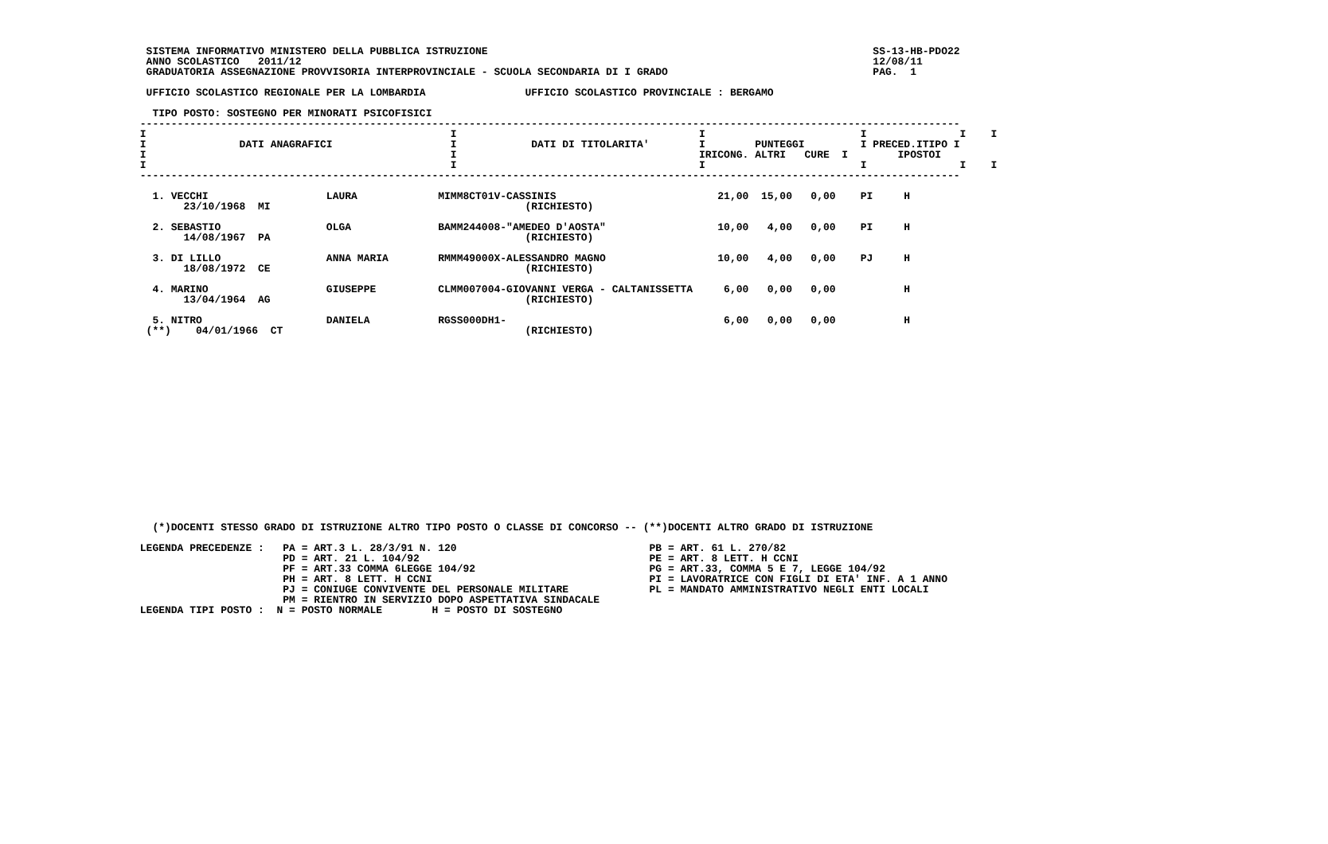SISTEMA INFORMATIVO MINISTERO DELLA PUBBLICA ISTRUZIONE                                                              SS-13-HB-PDO22
  ANNO SCOLASTICO   2011/12                                                                                            12/08/11
  GRADUATORIA ASSEGNAZIONE PROVVISORIA INTERPROVINCIALE - SCUOLA SECONDARIA DI I GRADO                                 PAG.  1

  UFFICIO SCOLASTICO REGIONALE PER LA LOMBARDIA                UFFICIO SCOLASTICO PROVINCIALE : BERGAMO

   TIPO POSTO: SOSTEGNO PER MINORATI PSICOFISICI
 ------------------------------------------------------------------------------------------------------------------------------------
 I                                                 I                                       I                         I               I    I
 I               DATI ANAGRAFICI                   I            DATI DI TITOLARITA'        I        PUNTEGGI         I PRECED.ITIPO I
 I                                                 I                                       IRICONG. ALTRI   CURE  I        IPOSTOI
 I                                                 I                                       I                         I               I    I
 ------------------------------------------------------------------------------------------------------------------------------------

   1. VECCHI                   LAURA             MIMM8CT01V-CASSINIS                          21,00  15,00   0,00    PI     H
        23/10/1968  MI                                         (RICHIESTO)

   2. SEBASTIO                 OLGA              BAMM244008-"AMEDEO D'AOSTA"                  10,00   4,00   0,00    PI     H
        14/08/1967  PA                                         (RICHIESTO)

   3. DI LILLO                 ANNA MARIA        RMMM49000X-ALESSANDRO MAGNO                  10,00   4,00   0,00    PJ     H
        18/08/1972  CE                                         (RICHIESTO)

   4. MARINO                   GIUSEPPE          CLMM007004-GIOVANNI VERGA - CALTANISSETTA     6,00   0,00   0,00           H
        13/04/1964  AG                                         (RICHIESTO)

   5. NITRO                    DANIELA           RGSS000DH1-                                   6,00   0,00   0,00           H
  (**)    04/01/1966  CT                                       (RICHIESTO)


















   (*)DOCENTI STESSO GRADO DI ISTRUZIONE ALTRO TIPO POSTO O CLASSE DI CONCORSO -- (**)DOCENTI ALTRO GRADO DI ISTRUZIONE

 LEGENDA PRECEDENZE :   PA = ART.3 L. 28/3/91 N. 120                               PB = ART. 61 L. 270/82
                        PD = ART. 21 L. 104/92                                     PE = ART. 8 LETT. H CCNI
                        PF = ART.33 COMMA 6LEGGE 104/92                            PG = ART.33, COMMA 5 E 7, LEGGE 104/92
                        PH = ART. 8 LETT. H CCNI                                   PI = LAVORATRICE CON FIGLI DI ETA' INF. A 1 ANNO
                        PJ = CONIUGE CONVIVENTE DEL PERSONALE MILITARE             PL = MANDATO AMMINISTRATIVO NEGLI ENTI LOCALI
                        PM = RIENTRO IN SERVIZIO DOPO ASPETTATIVA SINDACALE
 LEGENDA TIPI POSTO :  N = POSTO NORMALE        H = POSTO DI SOSTEGNO